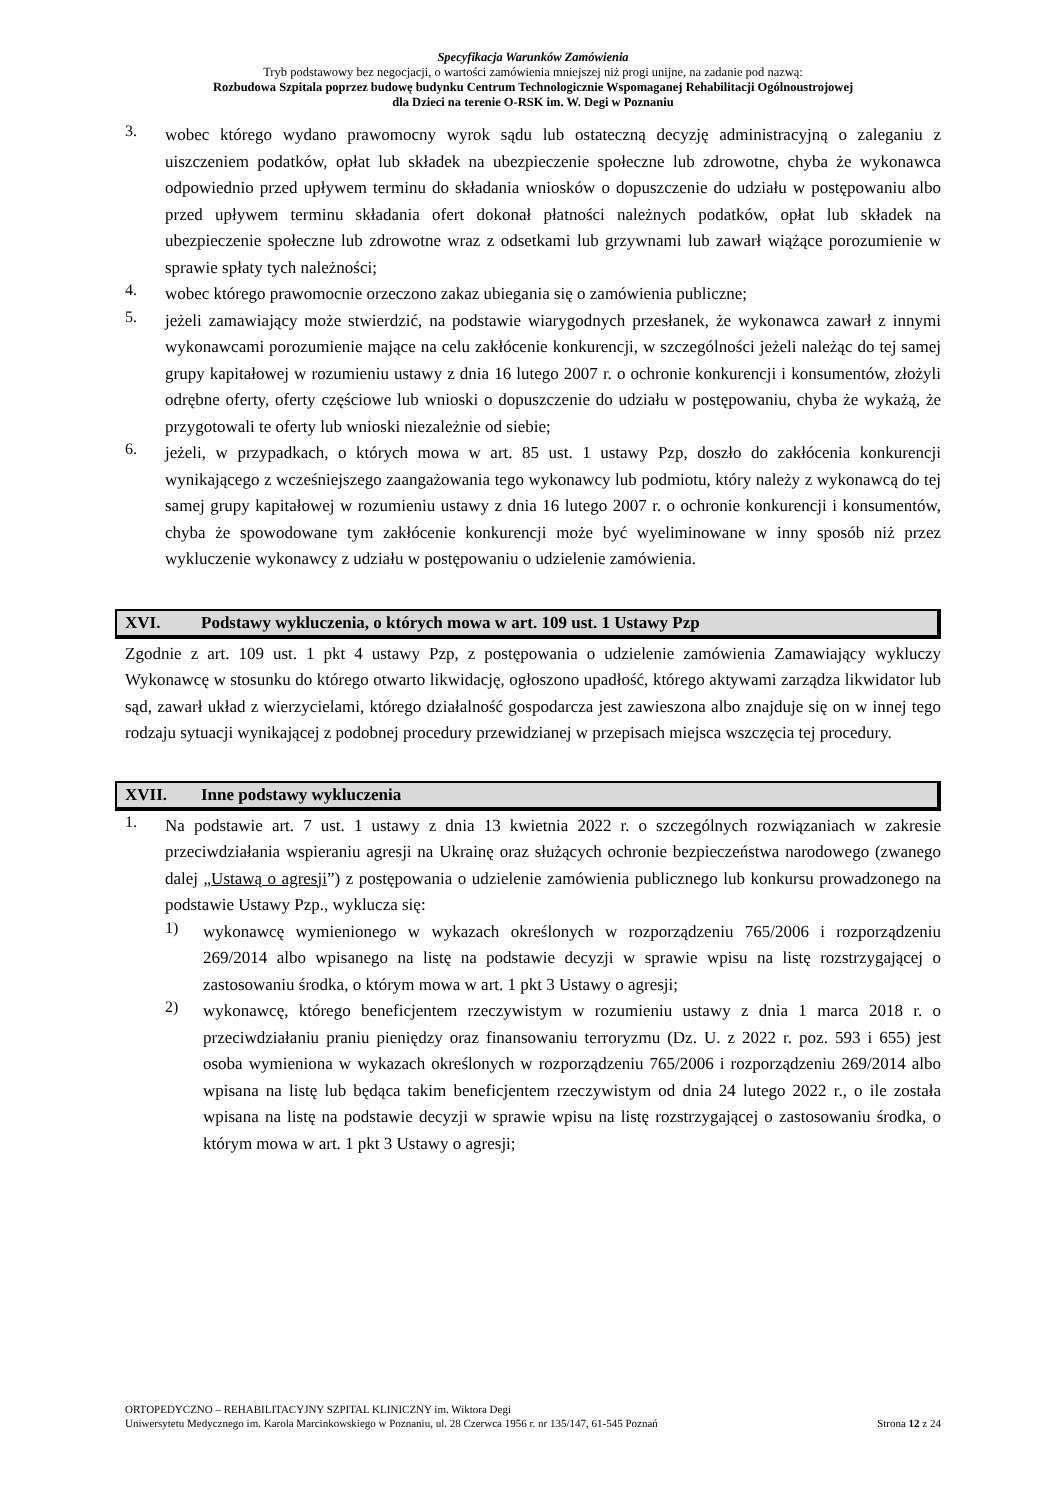Specyfikacja Warunków Zamówienia
Tryb podstawowy bez negocjacji, o wartości zamówienia mniejszej niż progi unijne, na zadanie pod nazwą:
Rozbudowa Szpitala poprzez budowę budynku Centrum Technologicznie Wspomaganej Rehabilitacji Ogólnoustrojowej
dla Dzieci na terenie O-RSK im. W. Degi w Poznaniu
3.
wobec którego wydano prawomocny wyrok sądu lub ostateczną decyzję administracyjną o zaleganiu z uiszczeniem podatków, opłat lub składek na ubezpieczenie społeczne lub zdrowotne, chyba że wykonawca odpowiednio przed upływem terminu do składania wniosków o dopuszczenie do udziału w postępowaniu albo przed upływem terminu składania ofert dokonał płatności należnych podatków, opłat lub składek na ubezpieczenie społeczne lub zdrowotne wraz z odsetkami lub grzywnami lub zawarł wiążące porozumienie w sprawie spłaty tych należności;
4.
wobec którego prawomocnie orzeczono zakaz ubiegania się o zamówienia publiczne;
5.
jeżeli zamawiający może stwierdzić, na podstawie wiarygodnych przesłanek, że wykonawca zawarł z innymi wykonawcami porozumienie mające na celu zakłócenie konkurencji, w szczególności jeżeli należąc do tej samej grupy kapitałowej w rozumieniu ustawy z dnia 16 lutego 2007 r. o ochronie konkurencji i konsumentów, złożyli odrębne oferty, oferty częściowe lub wnioski o dopuszczenie do udziału w postępowaniu, chyba że wykażą, że przygotowali te oferty lub wnioski niezależnie od siebie;
6.
jeżeli, w przypadkach, o których mowa w art. 85 ust. 1 ustawy Pzp, doszło do zakłócenia konkurencji wynikającego z wcześniejszego zaangażowania tego wykonawcy lub podmiotu, który należy z wykonawcą do tej samej grupy kapitałowej w rozumieniu ustawy z dnia 16 lutego 2007 r. o ochronie konkurencji i konsumentów, chyba że spowodowane tym zakłócenie konkurencji może być wyeliminowane w inny sposób niż przez wykluczenie wykonawcy z udziału w postępowaniu o udzielenie zamówienia.
XVI. Podstawy wykluczenia, o których mowa w art. 109 ust. 1 Ustawy Pzp
Zgodnie z art. 109 ust. 1 pkt 4 ustawy Pzp, z postępowania o udzielenie zamówienia Zamawiający wykluczy Wykonawcę w stosunku do którego otwarto likwidację, ogłoszono upadłość, którego aktywami zarządza likwidator lub sąd, zawarł układ z wierzycielami, którego działalność gospodarcza jest zawieszona albo znajduje się on w innej tego rodzaju sytuacji wynikającej z podobnej procedury przewidzianej w przepisach miejsca wszczęcia tej procedury.
XVII. Inne podstawy wykluczenia
1.
Na podstawie art. 7 ust. 1 ustawy z dnia 13 kwietnia 2022 r. o szczególnych rozwiązaniach w zakresie przeciwdziałania wspieraniu agresji na Ukrainę oraz służących ochronie bezpieczeństwa narodowego (zwanego dalej „Ustawą o agresji”) z postępowania o udzielenie zamówienia publicznego lub konkursu prowadzonego na podstawie Ustawy Pzp., wyklucza się:
1)
wykonawcę wymienionego w wykazach określonych w rozporządzeniu 765/2006 i rozporządzeniu 269/2014 albo wpisanego na listę na podstawie decyzji w sprawie wpisu na listę rozstrzygającej o zastosowaniu środka, o którym mowa w art. 1 pkt 3 Ustawy o agresji;
2)
wykonawcę, którego beneficjentem rzeczywistym w rozumieniu ustawy z dnia 1 marca 2018 r. o przeciwdziałaniu praniu pieniędzy oraz finansowaniu terroryzmu (Dz. U. z 2022 r. poz. 593 i 655) jest osoba wymieniona w wykazach określonych w rozporządzeniu 765/2006 i rozporządzeniu 269/2014 albo wpisana na listę lub będąca takim beneficjentem rzeczywistym od dnia 24 lutego 2022 r., o ile została wpisana na listę na podstawie decyzji w sprawie wpisu na listę rozstrzygającej o zastosowaniu środka, o którym mowa w art. 1 pkt 3 Ustawy o agresji;
ORTOPEDYCZNO – REHABILITACYJNY SZPITAL KLINICZNY im. Wiktora Degi
Uniwersytetu Medycznego im. Karola Marcinkowskiego w Poznaniu, ul. 28 Czerwca 1956 r. nr 135/147, 61-545 Poznań Strona 12 z 24